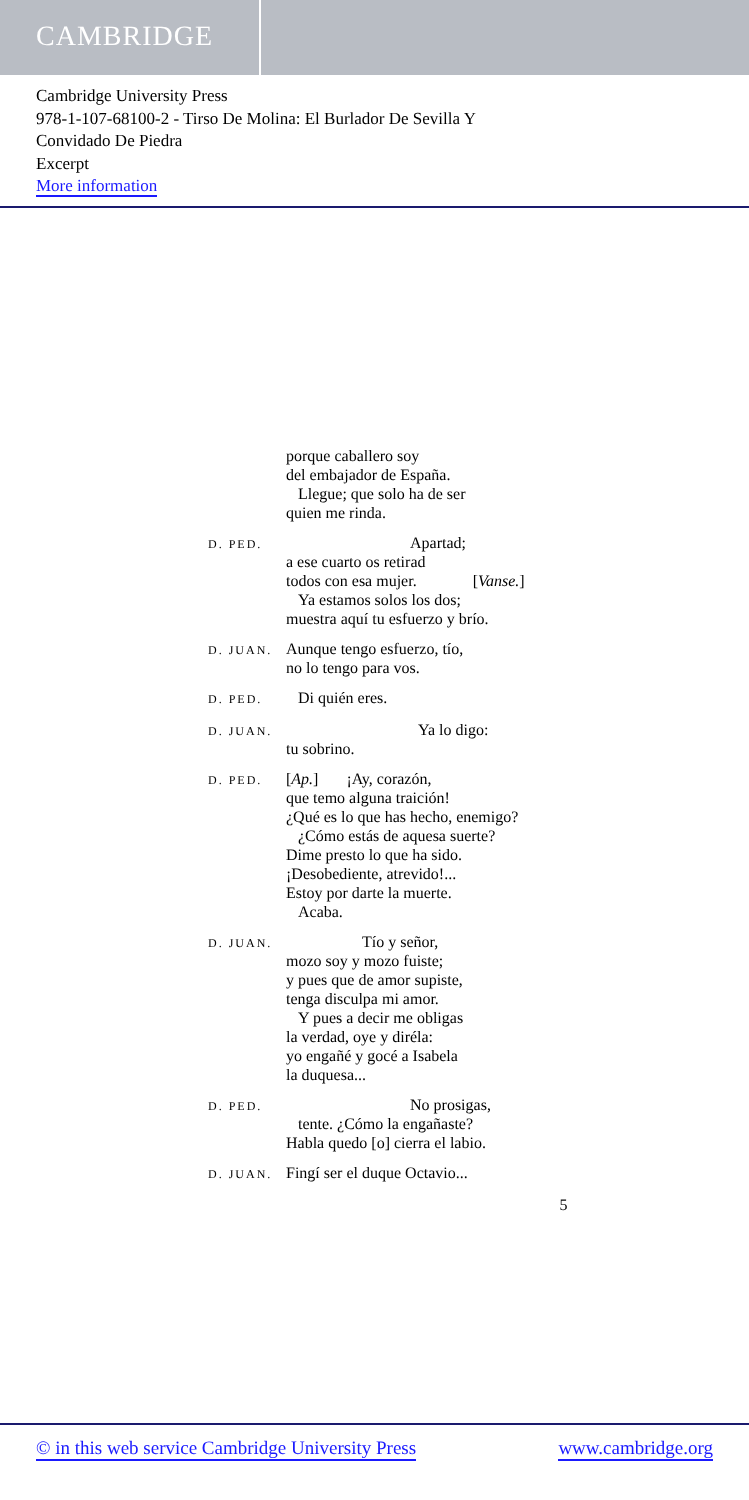CAMBRIDGE
Cambridge University Press
978-1-107-68100-2 - Tirso De Molina: El Burlador De Sevilla Y
Convidado De Piedra
Excerpt
More information
porque caballero soy
del embajador de España.
Llegue; que solo ha de ser
quien me rinda.
D. PED.
Apartad;
a ese cuarto os retirad
todos con esa mujer. [Vanse.]
Ya estamos solos los dos;
muestra aquí tu esfuerzo y brío.
D. JUAN.
Aunque tengo esfuerzo, tío,
no lo tengo para vos.
D. PED.
Di quién eres.
D. JUAN.
Ya lo digo:
tu sobrino.
D. PED.
[Ap.] ¡Ay, corazón,
que temo alguna traición!
¿Qué es lo que has hecho, enemigo?
¿Cómo estás de aquesa suerte?
Dime presto lo que ha sido.
¡Desobediente, atrevido!...
Estoy por darte la muerte.
Acaba.
D. JUAN.
Tío y señor,
mozo soy y mozo fuiste;
y pues que de amor supiste,
tenga disculpa mi amor.
Y pues a decir me obligas
la verdad, oye y diréla:
yo engañé y gocé a Isabela
la duquesa...
D. PED.
No prosigas,
tente. ¿Cómo la engañaste?
Habla quedo [o] cierra el labio.
D. JUAN.
Fingí ser el duque Octavio...
5
© in this web service Cambridge University Press www.cambridge.org